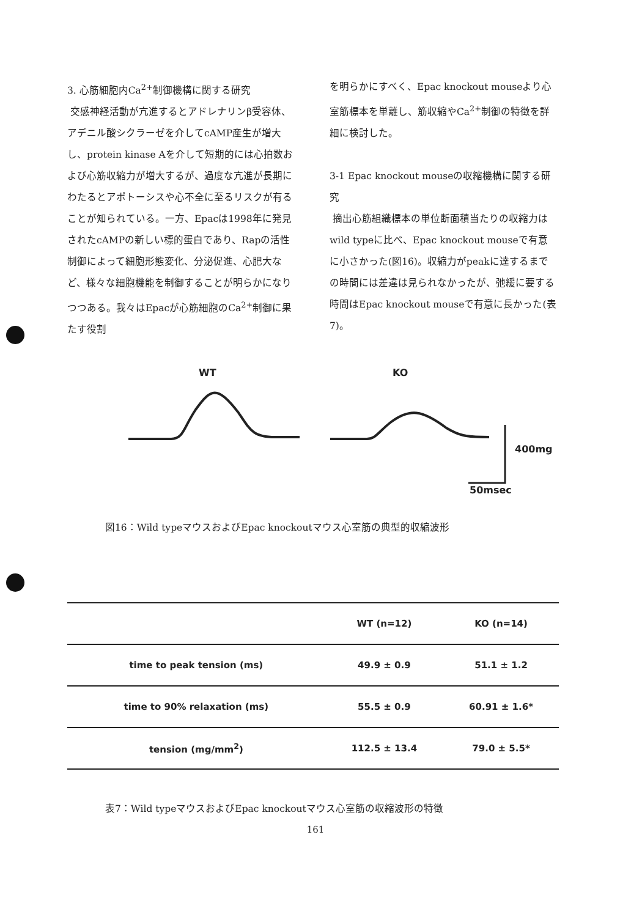3. 心筋細胞内Ca<sup>2+</sup>制御機構に関する研究
交感神経活動が亢進するとアドレナリンβ受容体、アデニル酸シクラーゼを介してcAMP産生が増大し、protein kinase Aを介して短期的には心拍数および心筋収縮力が増大するが、過度な亢進が長期にわたるとアポトーシスや心不全に至るリスクが有ることが知られている。一方、Epacは1998年に発見されたcAMPの新しい標的蛋白であり、Rapの活性制御によって細胞形態変化、分泌促進、心肥大など、様々な細胞機能を制御することが明らかになりつつある。我々はEpacが心筋細胞のCa<sup>2+</sup>制御に果たす役割
を明らかにすべく、Epac knockout mouseより心室筋標本を単離し、筋収縮やCa<sup>2+</sup>制御の特徴を詳細に検討した。
3-1 Epac knockout mouseの収縮機構に関する研究
摘出心筋組織標本の単位断面積当たりの収縮力はwild typeに比べ、Epac knockout mouseで有意に小さかった(図16)。収縮力がpeakに達するまでの時間には差違は見られなかったが、弛緩に要する時間はEpac knockout mouseで有意に長かった(表7)。
WT KO
400mg
50msec
図16：Wild typeマウスおよびEpac knockoutマウス心室筋の典型的収縮波形
| | WT (n=12) | KO (n=14) |
| --- | --- | --- |
| time to peak tension (ms) | 49.9 ± 0.9 | 51.1 ± 1.2 |
| time to 90% relaxation (ms) | 55.5 ± 0.9 | 60.91 ± 1.6* |
| tension (mg/mm<sup>2</sup>) | 112.5 ± 13.4 | 79.0 ± 5.5* |
表7：Wild typeマウスおよびEpac knockoutマウス心室筋の収縮波形の特徴
161